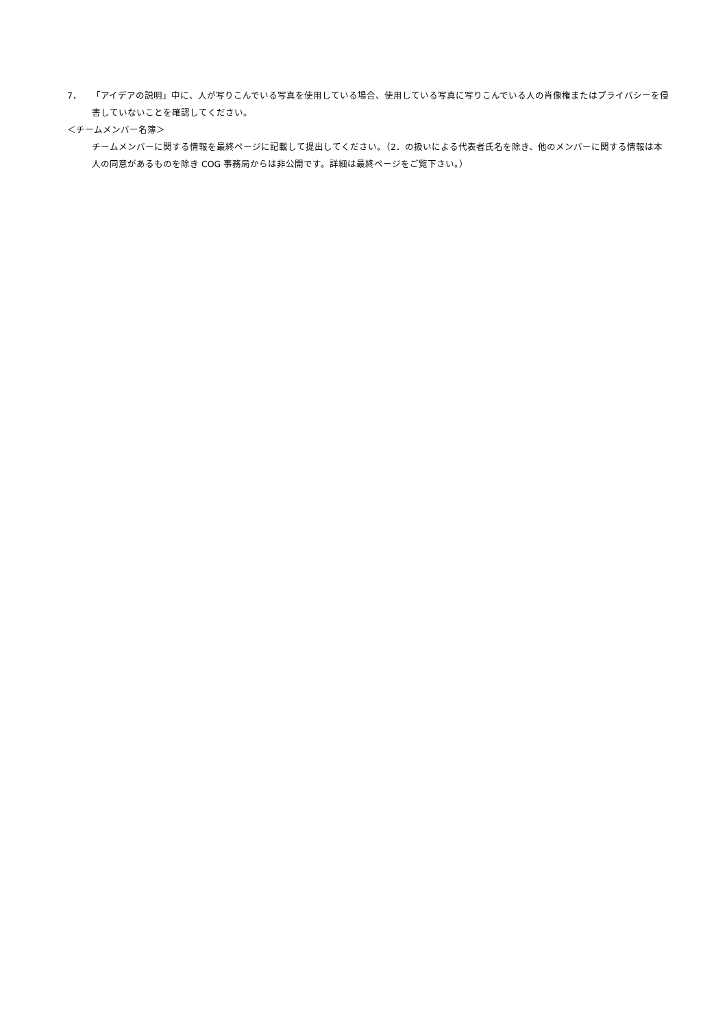7． 「アイデアの説明」中に、人が写りこんでいる写真を使用している場合、使用している写真に写りこんでいる人の肖像権またはプライバシーを侵害していないことを確認してください。
＜チームメンバー名簿＞
チームメンバーに関する情報を最終ページに記載して提出してください。（2．の扱いによる代表者氏名を除き、他のメンバーに関する情報は本人の同意があるものを除き COG 事務局からは非公開です。詳細は最終ページをご覧下さい。）